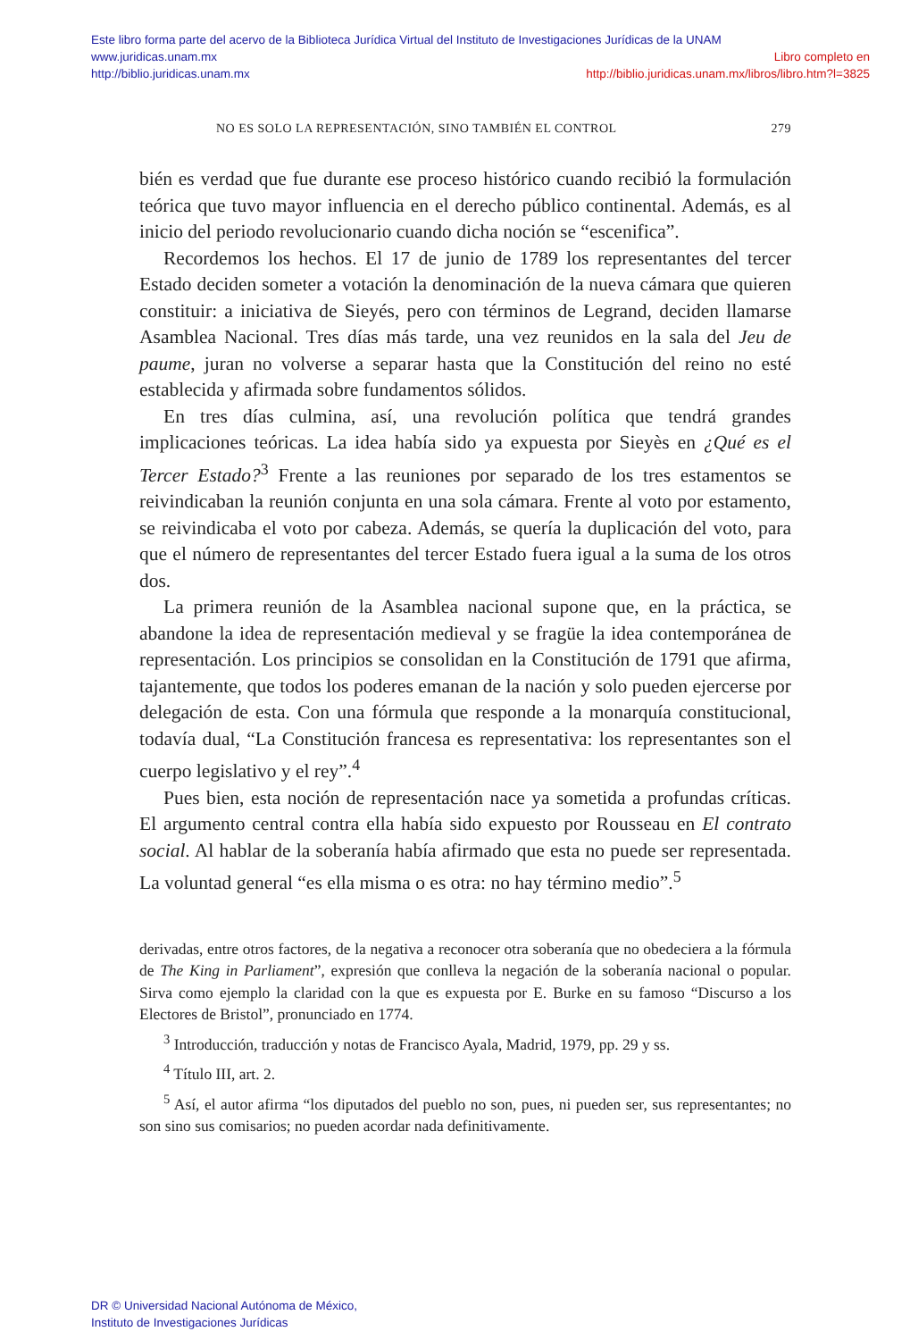Este libro forma parte del acervo de la Biblioteca Jurídica Virtual del Instituto de Investigaciones Jurídicas de la UNAM
www.juridicas.unam.mx
http://biblio.juridicas.unam.mx
Libro completo en
http://biblio.juridicas.unam.mx/libros/libro.htm?l=3825
NO ES SOLO LA REPRESENTACIÓN, SINO TAMBIÉN EL CONTROL 279
bién es verdad que fue durante ese proceso histórico cuando recibió la formulación teórica que tuvo mayor influencia en el derecho público continental. Además, es al inicio del periodo revolucionario cuando dicha noción se “escenifica”.
Recordemos los hechos. El 17 de junio de 1789 los representantes del tercer Estado deciden someter a votación la denominación de la nueva cámara que quieren constituir: a iniciativa de Sieyés, pero con términos de Legrand, deciden llamarse Asamblea Nacional. Tres días más tarde, una vez reunidos en la sala del Jeu de paume, juran no volverse a separar hasta que la Constitución del reino no esté establecida y afirmada sobre fundamentos sólidos.
En tres días culmina, así, una revolución política que tendrá grandes implicaciones teóricas. La idea había sido ya expuesta por Sieyès en ¿Qué es el Tercer Estado?<sup>3</sup> Frente a las reuniones por separado de los tres estamentos se reivindicaban la reunión conjunta en una sola cámara. Frente al voto por estamento, se reivindicaba el voto por cabeza. Además, se quería la duplicación del voto, para que el número de representantes del tercer Estado fuera igual a la suma de los otros dos.
La primera reunión de la Asamblea nacional supone que, en la práctica, se abandone la idea de representación medieval y se fragüe la idea contemporánea de representación. Los principios se consolidan en la Constitución de 1791 que afirma, tajantemente, que todos los poderes emanan de la nación y solo pueden ejercerse por delegación de esta. Con una fórmula que responde a la monarquía constitucional, todavía dual, “La Constitución francesa es representativa: los representantes son el cuerpo legislativo y el rey”.<sup>4</sup>
Pues bien, esta noción de representación nace ya sometida a profundas críticas. El argumento central contra ella había sido expuesto por Rousseau en El contrato social. Al hablar de la soberanía había afirmado que esta no puede ser representada. La voluntad general “es ella misma o es otra: no hay término medio”.<sup>5</sup>
derivadas, entre otros factores, de la negativa a reconocer otra soberanía que no obedeciera a la fórmula de The King in Parliament”, expresión que conlleva la negación de la soberanía nacional o popular. Sirva como ejemplo la claridad con la que es expuesta por E. Burke en su famoso “Discurso a los Electores de Bristol”, pronunciado en 1774.
<sup>3</sup> Introducción, traducción y notas de Francisco Ayala, Madrid, 1979, pp. 29 y ss.
<sup>4</sup> Título III, art. 2.
<sup>5</sup> Así, el autor afirma “los diputados del pueblo no son, pues, ni pueden ser, sus representantes; no son sino sus comisarios; no pueden acordar nada definitivamente.
DR © Universidad Nacional Autónoma de México,
Instituto de Investigaciones Jurídicas